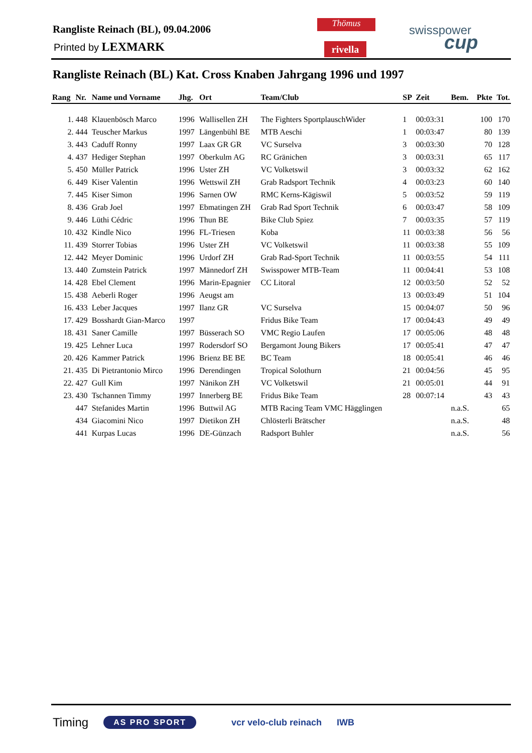Rangliste Reinach (BL), 09.04.2006
Printed by LEXMARK
Thömus
rivella
swisspower
cup
Rangliste Reinach (BL) Kat. Cross Knaben Jahrgang 1996 und 1997
| Rang | Nr. | Name und Vorname | Jhg. | Ort | Team/Club | SP | Zeit | Bem. | Pkte | Tot. |
| --- | --- | --- | --- | --- | --- | --- | --- | --- | --- | --- |
| 1. | 448 | Klauenbösch Marco | 1996 | Wallisellen ZH | The Fighters SportplauschWider | 1 | 00:03:31 | | 100 | 170 |
| 2. | 444 | Teuscher Markus | 1997 | Längenbühl BE | MTB Aeschi | 1 | 00:03:47 | | 80 | 139 |
| 3. | 443 | Caduff Ronny | 1997 | Laax GR GR | VC Surselva | 3 | 00:03:30 | | 70 | 128 |
| 4. | 437 | Hediger Stephan | 1997 | Oberkulm AG | RC Gränichen | 3 | 00:03:31 | | 65 | 117 |
| 5. | 450 | Müller Patrick | 1996 | Uster ZH | VC Volketswil | 3 | 00:03:32 | | 62 | 162 |
| 6. | 449 | Kiser Valentin | 1996 | Wettswil ZH | Grab Radsport Technik | 4 | 00:03:23 | | 60 | 140 |
| 7. | 445 | Kiser Simon | 1996 | Sarnen OW | RMC Kerns-Kägiswil | 5 | 00:03:52 | | 59 | 119 |
| 8. | 436 | Grab Joel | 1997 | Ebmatingen ZH | Grab Rad Sport Technik | 6 | 00:03:47 | | 58 | 109 |
| 9. | 446 | Lüthi Cédric | 1996 | Thun BE | Bike Club Spiez | 7 | 00:03:35 | | 57 | 119 |
| 10. | 432 | Kindle Nico | 1996 | FL-Triesen | Koba | 11 | 00:03:38 | | 56 | 56 |
| 11. | 439 | Storrer Tobias | 1996 | Uster ZH | VC Volketswil | 11 | 00:03:38 | | 55 | 109 |
| 12. | 442 | Meyer Dominic | 1996 | Urdorf ZH | Grab Rad-Sport Technik | 11 | 00:03:55 | | 54 | 111 |
| 13. | 440 | Zumstein Patrick | 1997 | Männedorf ZH | Swisspower MTB-Team | 11 | 00:04:41 | | 53 | 108 |
| 14. | 428 | Ebel Clement | 1996 | Marin-Epagnier | CC Litoral | 12 | 00:03:50 | | 52 | 52 |
| 15. | 438 | Aeberli Roger | 1996 | Aeugst am | | 13 | 00:03:49 | | 51 | 104 |
| 16. | 433 | Leber Jacques | 1997 | Ilanz GR | VC Surselva | 15 | 00:04:07 | | 50 | 96 |
| 17. | 429 | Bosshardt Gian-Marco | 1997 | | Fridus Bike Team | 17 | 00:04:43 | | 49 | 49 |
| 18. | 431 | Saner Camille | 1997 | Büsserach SO | VMC Regio Laufen | 17 | 00:05:06 | | 48 | 48 |
| 19. | 425 | Lehner Luca | 1997 | Rodersdorf SO | Bergamont Joung Bikers | 17 | 00:05:41 | | 47 | 47 |
| 20. | 426 | Kammer Patrick | 1996 | Brienz BE BE | BC Team | 18 | 00:05:41 | | 46 | 46 |
| 21. | 435 | Di Pietrantonio Mirco | 1996 | Derendingen | Tropical Solothurn | 21 | 00:04:56 | | 45 | 95 |
| 22. | 427 | Gull Kim | 1997 | Nänikon ZH | VC Volketswil | 21 | 00:05:01 | | 44 | 91 |
| 23. | 430 | Tschannen Timmy | 1997 | Innerberg BE | Fridus Bike Team | 28 | 00:07:14 | | 43 | 43 |
| | 447 | Stefanides Martin | 1996 | Buttwil AG | MTB Racing Team VMC Hägglingen | | | n.a.S. | | 65 |
| | 434 | Giacomini Nico | 1997 | Dietikon ZH | Chlösterli Brätscher | | | n.a.S. | | 48 |
| | 441 | Kurpas Lucas | 1996 | DE-Günzach | Radsport Buhler | | | n.a.S. | | 56 |
Timing AS PRO SPORT vcr velo-club reinach IWB